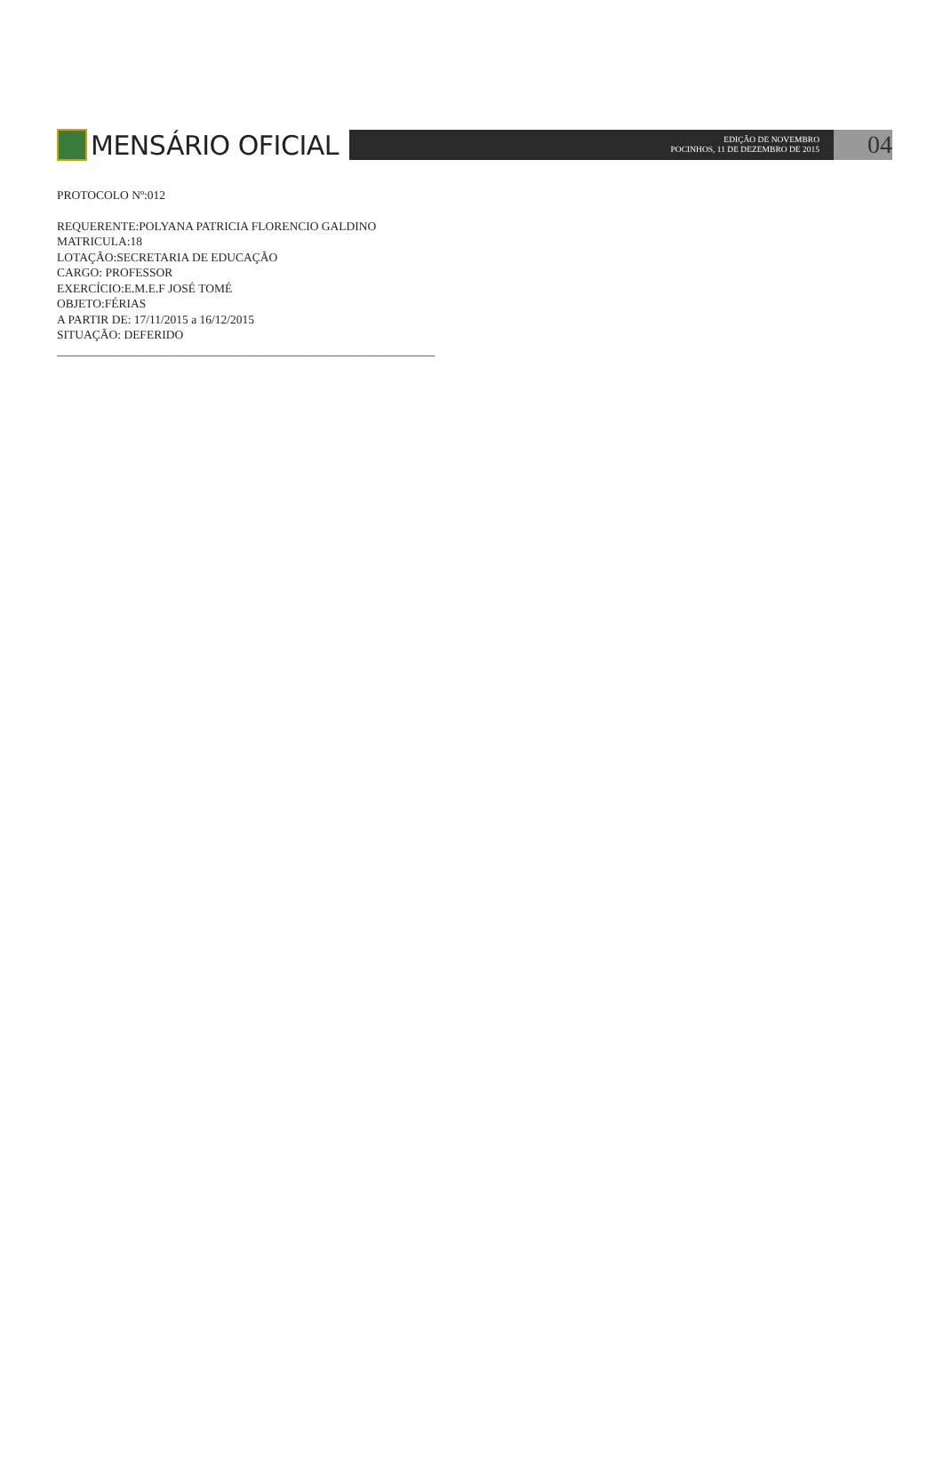MENSÁRIO OFICIAL
EDIÇÃO DE NOVEMBRO
POCINHOS, 11 DE DEZEMBRO DE 2015
04
PROTOCOLO Nº:012
REQUERENTE:POLYANA PATRICIA FLORENCIO GALDINO
MATRICULA:18
LOTAÇÃO:SECRETARIA DE EDUCAÇÃO
CARGO: PROFESSOR
EXERCÍCIO:E.M.E.F JOSÉ TOMÉ
OBJETO:FÉRIAS
A PARTIR DE: 17/11/2015 a 16/12/2015
SITUAÇÃO: DEFERIDO
_______________________________________________________________